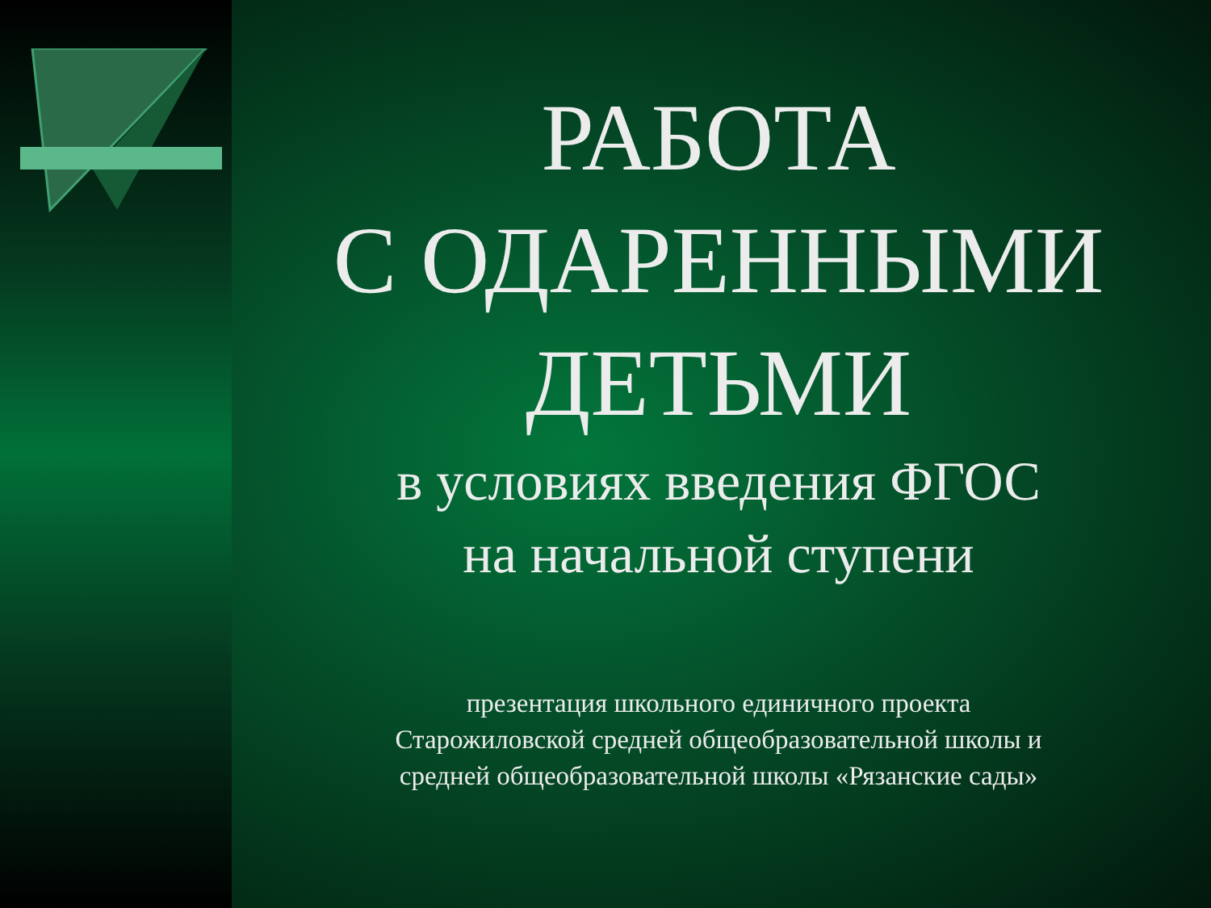РАБОТА
С ОДАРЕННЫМИ
ДЕТЬМИ
в условиях введения ФГОС
на начальной ступени
презентация школьного единичного проекта
Старожиловской средней общеобразовательной школы и
средней общеобразовательной школы «Рязанские сады»